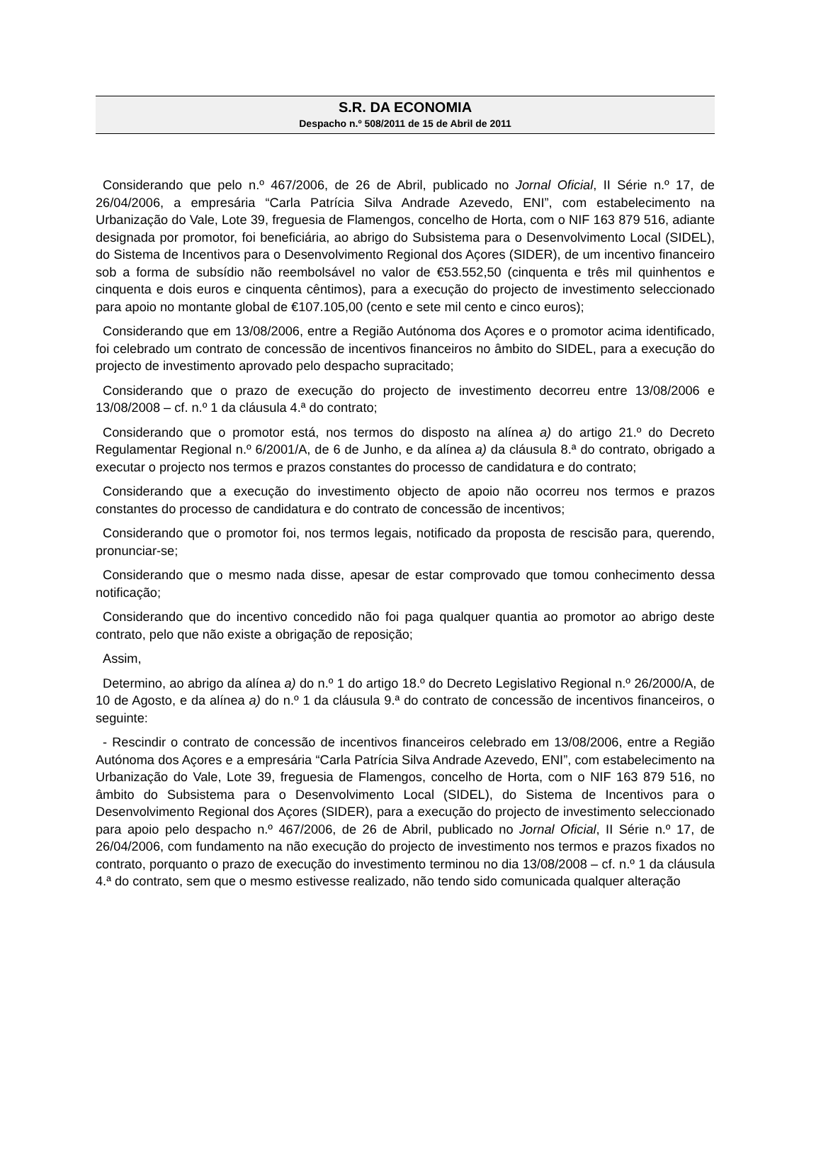S.R. DA ECONOMIA
Despacho n.º 508/2011 de 15 de Abril de 2011
Considerando que pelo n.º 467/2006, de 26 de Abril, publicado no Jornal Oficial, II Série n.º 17, de 26/04/2006, a empresária “Carla Patrícia Silva Andrade Azevedo, ENI”, com estabelecimento na Urbanização do Vale, Lote 39, freguesia de Flamengos, concelho de Horta, com o NIF 163 879 516, adiante designada por promotor, foi beneficiária, ao abrigo do Subsistema para o Desenvolvimento Local (SIDEL), do Sistema de Incentivos para o Desenvolvimento Regional dos Açores (SIDER), de um incentivo financeiro sob a forma de subsídio não reembolsável no valor de €53.552,50 (cinquenta e três mil quinhentos e cinquenta e dois euros e cinquenta cêntimos), para a execução do projecto de investimento seleccionado para apoio no montante global de €107.105,00 (cento e sete mil cento e cinco euros);
Considerando que em 13/08/2006, entre a Região Autónoma dos Açores e o promotor acima identificado, foi celebrado um contrato de concessão de incentivos financeiros no âmbito do SIDEL, para a execução do projecto de investimento aprovado pelo despacho supracitado;
Considerando que o prazo de execução do projecto de investimento decorreu entre 13/08/2006 e 13/08/2008 – cf. n.º 1 da cláusula 4.ª do contrato;
Considerando que o promotor está, nos termos do disposto na alínea a) do artigo 21.º do Decreto Regulamentar Regional n.º 6/2001/A, de 6 de Junho, e da alínea a) da cláusula 8.ª do contrato, obrigado a executar o projecto nos termos e prazos constantes do processo de candidatura e do contrato;
Considerando que a execução do investimento objecto de apoio não ocorreu nos termos e prazos constantes do processo de candidatura e do contrato de concessão de incentivos;
Considerando que o promotor foi, nos termos legais, notificado da proposta de rescisão para, querendo, pronunciar-se;
Considerando que o mesmo nada disse, apesar de estar comprovado que tomou conhecimento dessa notificação;
Considerando que do incentivo concedido não foi paga qualquer quantia ao promotor ao abrigo deste contrato, pelo que não existe a obrigação de reposição;
Assim,
Determino, ao abrigo da alínea a) do n.º 1 do artigo 18.º do Decreto Legislativo Regional n.º 26/2000/A, de 10 de Agosto, e da alínea a) do n.º 1 da cláusula 9.ª do contrato de concessão de incentivos financeiros, o seguinte:
- Rescindir o contrato de concessão de incentivos financeiros celebrado em 13/08/2006, entre a Região Autónoma dos Açores e a empresária “Carla Patrícia Silva Andrade Azevedo, ENI”, com estabelecimento na Urbanização do Vale, Lote 39, freguesia de Flamengos, concelho de Horta, com o NIF 163 879 516, no âmbito do Subsistema para o Desenvolvimento Local (SIDEL), do Sistema de Incentivos para o Desenvolvimento Regional dos Açores (SIDER), para a execução do projecto de investimento seleccionado para apoio pelo despacho n.º 467/2006, de 26 de Abril, publicado no Jornal Oficial, II Série n.º 17, de 26/04/2006, com fundamento na não execução do projecto de investimento nos termos e prazos fixados no contrato, porquanto o prazo de execução do investimento terminou no dia 13/08/2008 – cf. n.º 1 da cláusula 4.ª do contrato, sem que o mesmo estivesse realizado, não tendo sido comunicada qualquer alteração